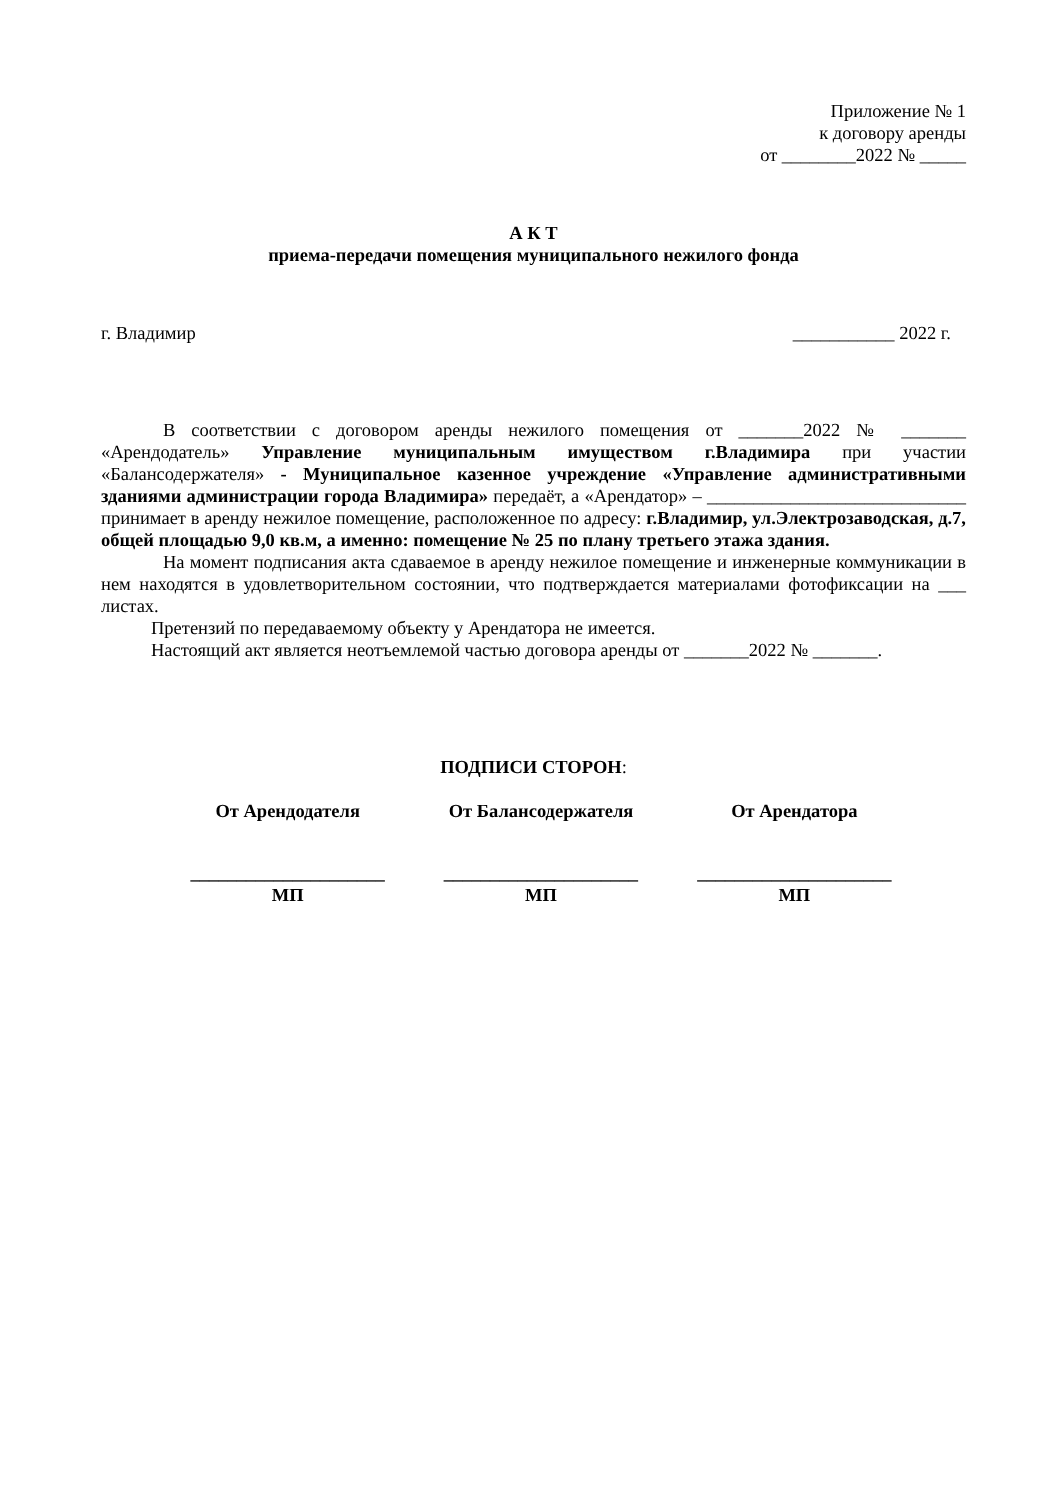Приложение № 1
к договору аренды
от ________2022 № _____
А К Т
приема-передачи помещения муниципального нежилого фонда
г. Владимир ___________ 2022 г.
В соответствии с договором аренды нежилого помещения от _______2022 № _______ «Арендодатель» Управление муниципальным имуществом г.Владимира при участии «Балансодержателя» - Муниципальное казенное учреждение «Управление административными зданиями администрации города Владимира» передаёт, а «Арендатор» – ____________________________ принимает в аренду нежилое помещение, расположенное по адресу: г.Владимир, ул.Электрозаводская, д.7, общей площадью 9,0 кв.м, а именно: помещение № 25 по плану третьего этажа здания.
На момент подписания акта сдаваемое в аренду нежилое помещение и инженерные коммуникации в нем находятся в удовлетворительном состоянии, что подтверждается материалами фотофиксации на ___ листах.
Претензий по передаваемому объекту у Арендатора не имеется.
Настоящий акт является неотъемлемой частью договора аренды от _______2022 № _______.
ПОДПИСИ СТОРОН:
| От Арендодателя | От Балансодержателя | От Арендатора |
| _____________________ | _____________________ | _____________________ |
| МП | МП | МП |